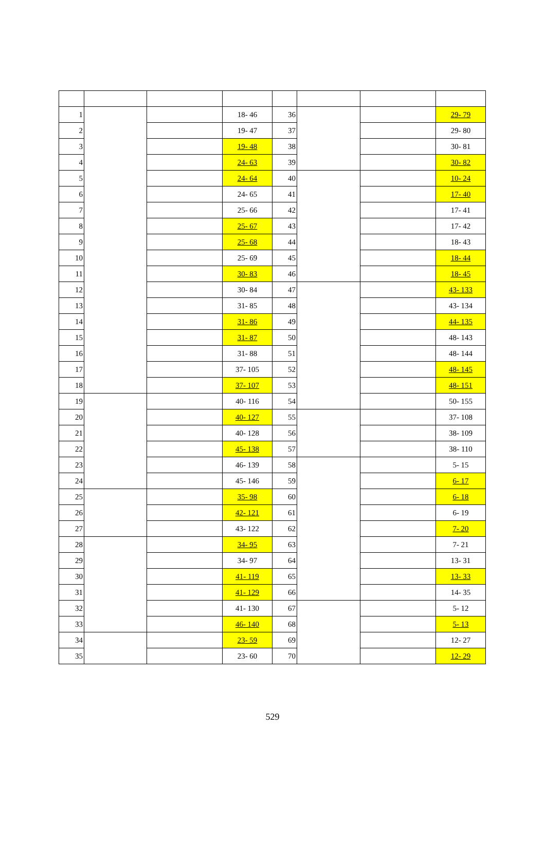| 1 | | | 18- 46 | 36 | | | 29- 79 |
| 2 | | | 19- 47 | 37 | | | 29- 80 |
| 3 | | | 19- 48 | 38 | | | 30- 81 |
| 4 | | | 24- 63 | 39 | | | 30- 82 |
| 5 | | | 24- 64 | 40 | | | 10- 24 |
| 6 | | | 24- 65 | 41 | | | 17- 40 |
| 7 | | | 25- 66 | 42 | | | 17- 41 |
| 8 | | | 25- 67 | 43 | | | 17- 42 |
| 9 | | | 25- 68 | 44 | | | 18- 43 |
| 10 | | | 25- 69 | 45 | | | 18- 44 |
| 11 | | | 30- 83 | 46 | | | 18- 45 |
| 12 | | | 30- 84 | 47 | | | 43- 133 |
| 13 | | | 31- 85 | 48 | | | 43- 134 |
| 14 | | | 31- 86 | 49 | | | 44- 135 |
| 15 | | | 31- 87 | 50 | | | 48- 143 |
| 16 | | | 31- 88 | 51 | | | 48- 144 |
| 17 | | | 37- 105 | 52 | | | 48- 145 |
| 18 | | | 37- 107 | 53 | | | 48- 151 |
| 19 | | | 40- 116 | 54 | | | 50- 155 |
| 20 | | | 40- 127 | 55 | | | 37- 108 |
| 21 | | | 40- 128 | 56 | | | 38- 109 |
| 22 | | | 45- 138 | 57 | | | 38- 110 |
| 23 | | | 46- 139 | 58 | | | 5- 15 |
| 24 | | | 45- 146 | 59 | | | 6- 17 |
| 25 | | | 35- 98 | 60 | | | 6- 18 |
| 26 | | | 42- 121 | 61 | | | 6- 19 |
| 27 | | | 43- 122 | 62 | | | 7- 20 |
| 28 | | | 34- 95 | 63 | | | 7- 21 |
| 29 | | | 34- 97 | 64 | | | 13- 31 |
| 30 | | | 41- 119 | 65 | | | 13- 33 |
| 31 | | | 41- 129 | 66 | | | 14- 35 |
| 32 | | | 41- 130 | 67 | | | 5- 12 |
| 33 | | | 46- 140 | 68 | | | 5- 13 |
| 34 | | | 23- 59 | 69 | | | 12- 27 |
| 35 | | | 23- 60 | 70 | | | 12- 29 |
529